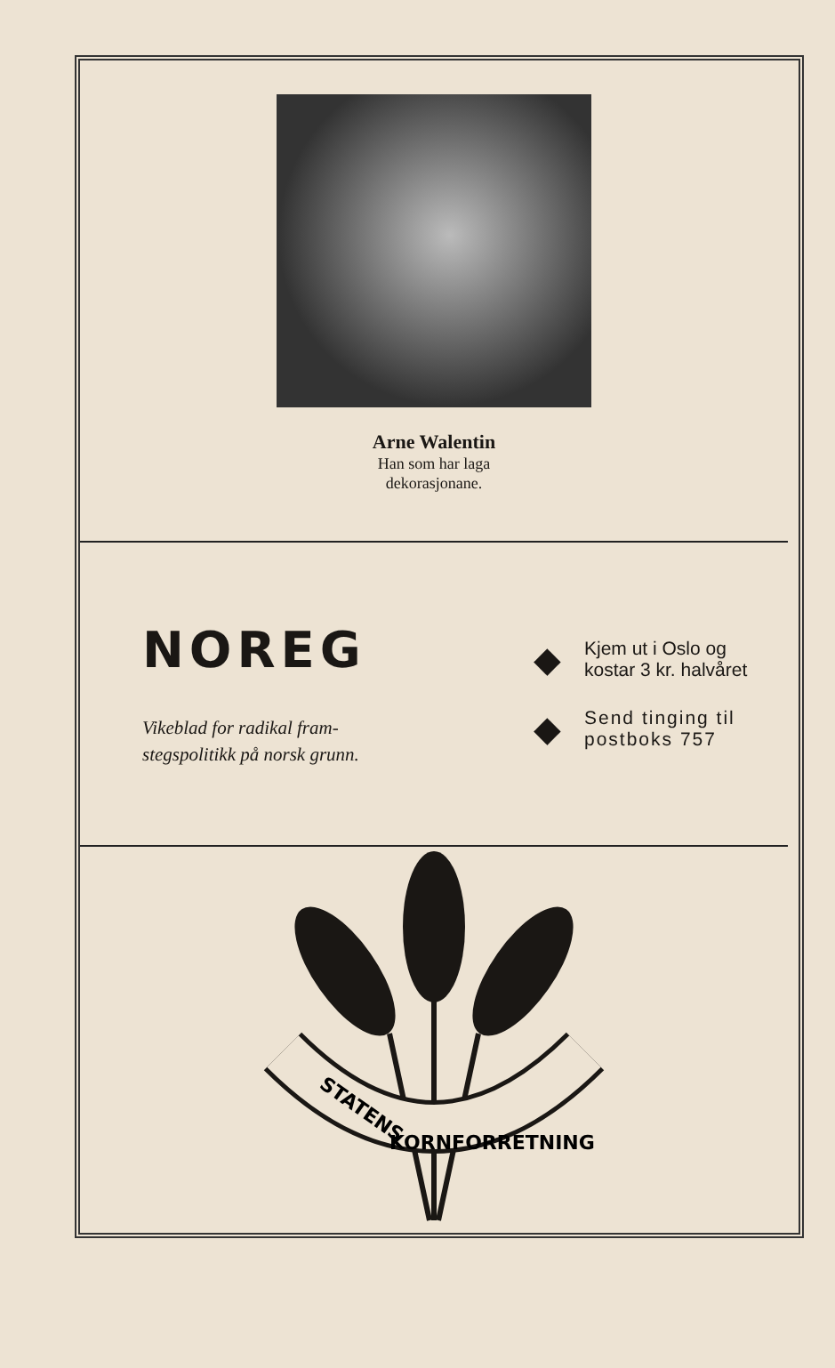Arne Walentin
Han som har laga
dekorasjonane.
NOREG
Vikeblad for radikal fram-
stegspolitikk på norsk grunn.
◆ Kjem ut i Oslo og
kostar 3 kr. halvåret
◆ Send tinging til
postboks 757
STATENS
KORNFORRETNING